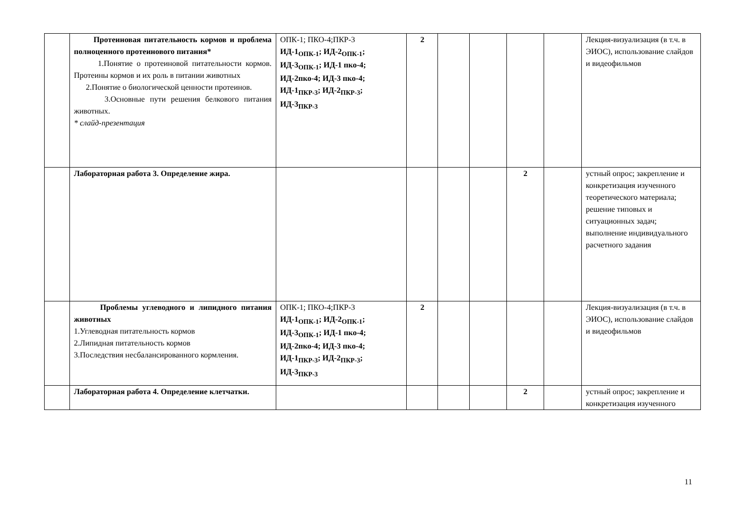| | Протеиновая питательность кормов и проблема полноценного протеинового питания* 1.Понятие о протеиновой питательности кормов. Протеины кормов и их роль в питании животных 2.Понятие о биологической ценности протеинов. 3.Основные пути решения белкового питания животных. * слайд-презентация | ОПК-1; ПКО-4;ПКР-3 ИД-1<sub>ОПК-1</sub>; ИД-2<sub>ОПК-1</sub>; ИД-3<sub>ОПК-1</sub>; ИД-1 пко-4; ИД-2пко-4; ИД-3 пко-4; ИД-1<sub>ПКР-3</sub>; ИД-2<sub>ПКР-3</sub>; ИД-3<sub>ПКР-3</sub> | 2 | | | | | Лекция-визуализация (в т.ч. в ЭИОС), использование слайдов и видеофильмов |
| | Лабораторная работа 3. Определение жира. | | | | | 2 | | устный опрос; закрепление и конкретизация изученного теоретического материала; решение типовых и ситуационных задач; выполнение индивидуального расчетного задания |
| | Проблемы углеводного и липидного питания животных 1.Углеводная питательность кормов 2.Липидная питательность кормов 3.Последствия несбалансированного кормления. | ОПК-1; ПКО-4;ПКР-3 ИД-1<sub>ОПК-1</sub>; ИД-2<sub>ОПК-1</sub>; ИД-3<sub>ОПК-1</sub>; ИД-1 пко-4; ИД-2пко-4; ИД-3 пко-4; ИД-1<sub>ПКР-3</sub>; ИД-2<sub>ПКР-3</sub>; ИД-3<sub>ПКР-3</sub> | 2 | | | | | Лекция-визуализация (в т.ч. в ЭИОС), использование слайдов и видеофильмов |
| | Лабораторная работа 4. Определение клетчатки. | | | | | 2 | | устный опрос; закрепление и конкретизация изученного |
11